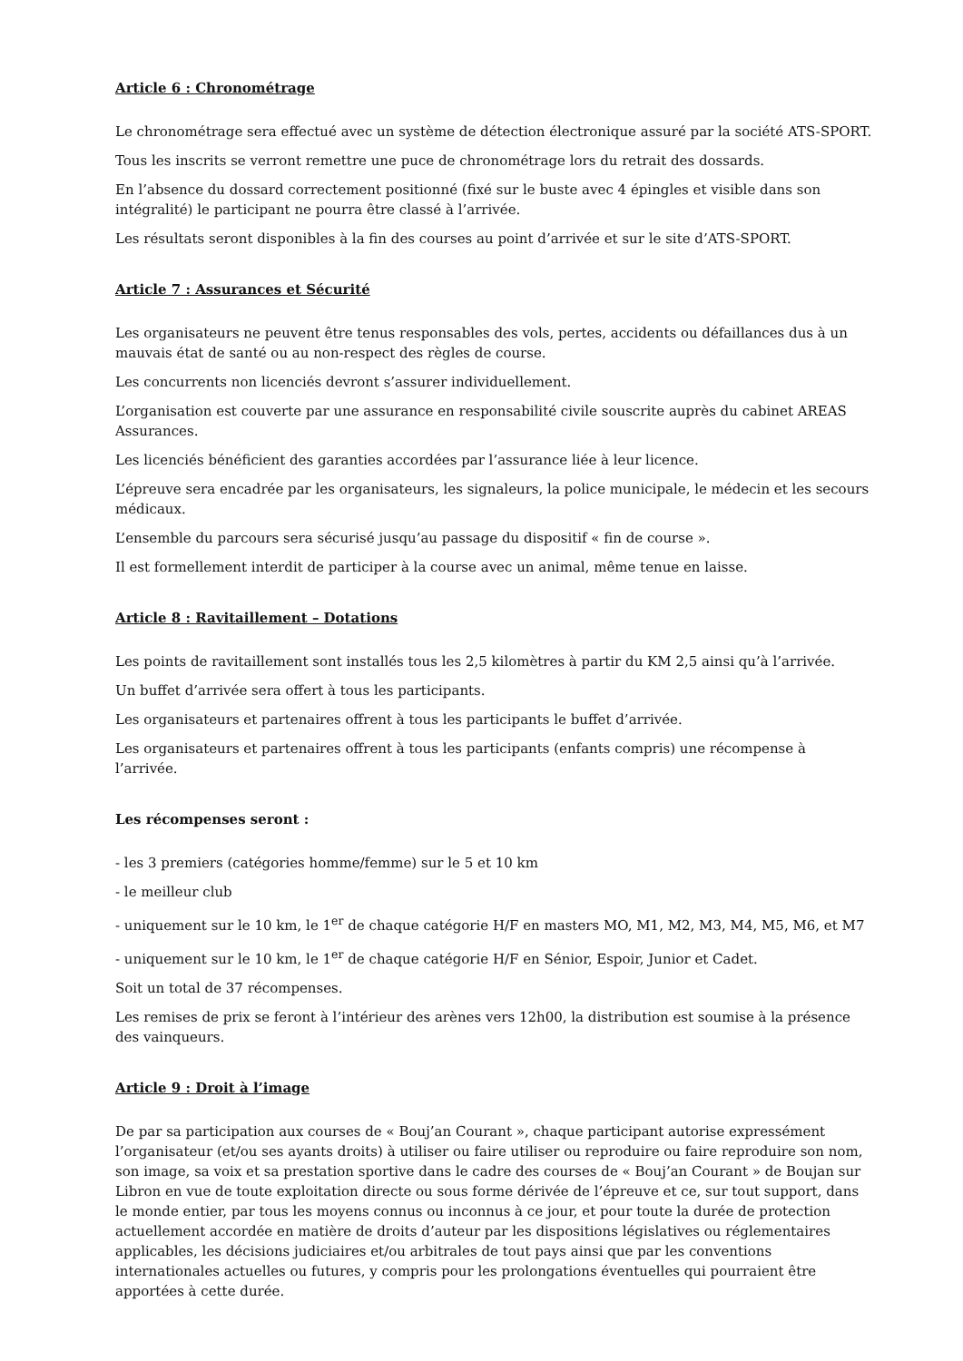Article 6 : Chronométrage
Le chronométrage sera effectué avec un système de détection électronique assuré par la société ATS-SPORT.
Tous les inscrits se verront remettre une puce de chronométrage lors du retrait des dossards.
En l’absence du dossard correctement positionné (fixé sur le buste avec 4 épingles et visible dans son intégralité) le participant ne pourra être classé à l’arrivée.
Les résultats seront disponibles à la fin des courses au point d’arrivée et sur le site d’ATS-SPORT.
Article 7 : Assurances et Sécurité
Les organisateurs ne peuvent être tenus responsables des vols, pertes, accidents ou défaillances dus à un mauvais état de santé ou au non-respect des règles de course.
Les concurrents non licenciés devront s’assurer individuellement.
L’organisation est couverte par une assurance en responsabilité civile souscrite auprès du cabinet AREAS Assurances.
Les licenciés bénéficient des garanties accordées par l’assurance liée à leur licence.
L’épreuve sera encadrée par les organisateurs, les signaleurs, la police municipale, le médecin et les secours médicaux.
L’ensemble du parcours sera sécurisé jusqu’au passage du dispositif « fin de course ».
Il est formellement interdit de participer à la course avec un animal, même tenue en laisse.
Article 8 : Ravitaillement – Dotations
Les points de ravitaillement sont installés tous les 2,5 kilomètres à partir du KM 2,5 ainsi qu’à l’arrivée.
Un buffet d’arrivée sera offert à tous les participants.
Les organisateurs et partenaires offrent à tous les participants le buffet d’arrivée.
Les organisateurs et partenaires offrent à tous les participants (enfants compris) une récompense à l’arrivée.
Les récompenses seront :
- les 3 premiers (catégories homme/femme) sur le 5 et 10 km
- le meilleur club
- uniquement sur le 10 km, le 1<sup>er</sup> de chaque catégorie H/F en masters MO, M1, M2, M3, M4, M5, M6, et M7
- uniquement sur le 10 km, le 1<sup>er</sup> de chaque catégorie H/F en Sénior, Espoir, Junior et Cadet.
Soit un total de 37 récompenses.
Les remises de prix se feront à l’intérieur des arènes vers 12h00, la distribution est soumise à la présence des vainqueurs.
Article 9 : Droit à l’image
De par sa participation aux courses de « Bouj’an Courant », chaque participant autorise expressément l’organisateur (et/ou ses ayants droits) à utiliser ou faire utiliser ou reproduire ou faire reproduire son nom, son image, sa voix et sa prestation sportive dans le cadre des courses de « Bouj’an Courant » de Boujan sur Libron en vue de toute exploitation directe ou sous forme dérivée de l’épreuve et ce, sur tout support, dans le monde entier, par tous les moyens connus ou inconnus à ce jour, et pour toute la durée de protection actuellement accordée en matière de droits d’auteur par les dispositions législatives ou réglementaires applicables, les décisions judiciaires et/ou arbitrales de tout pays ainsi que par les conventions internationales actuelles ou futures, y compris pour les prolongations éventuelles qui pourraient être apportées à cette durée.